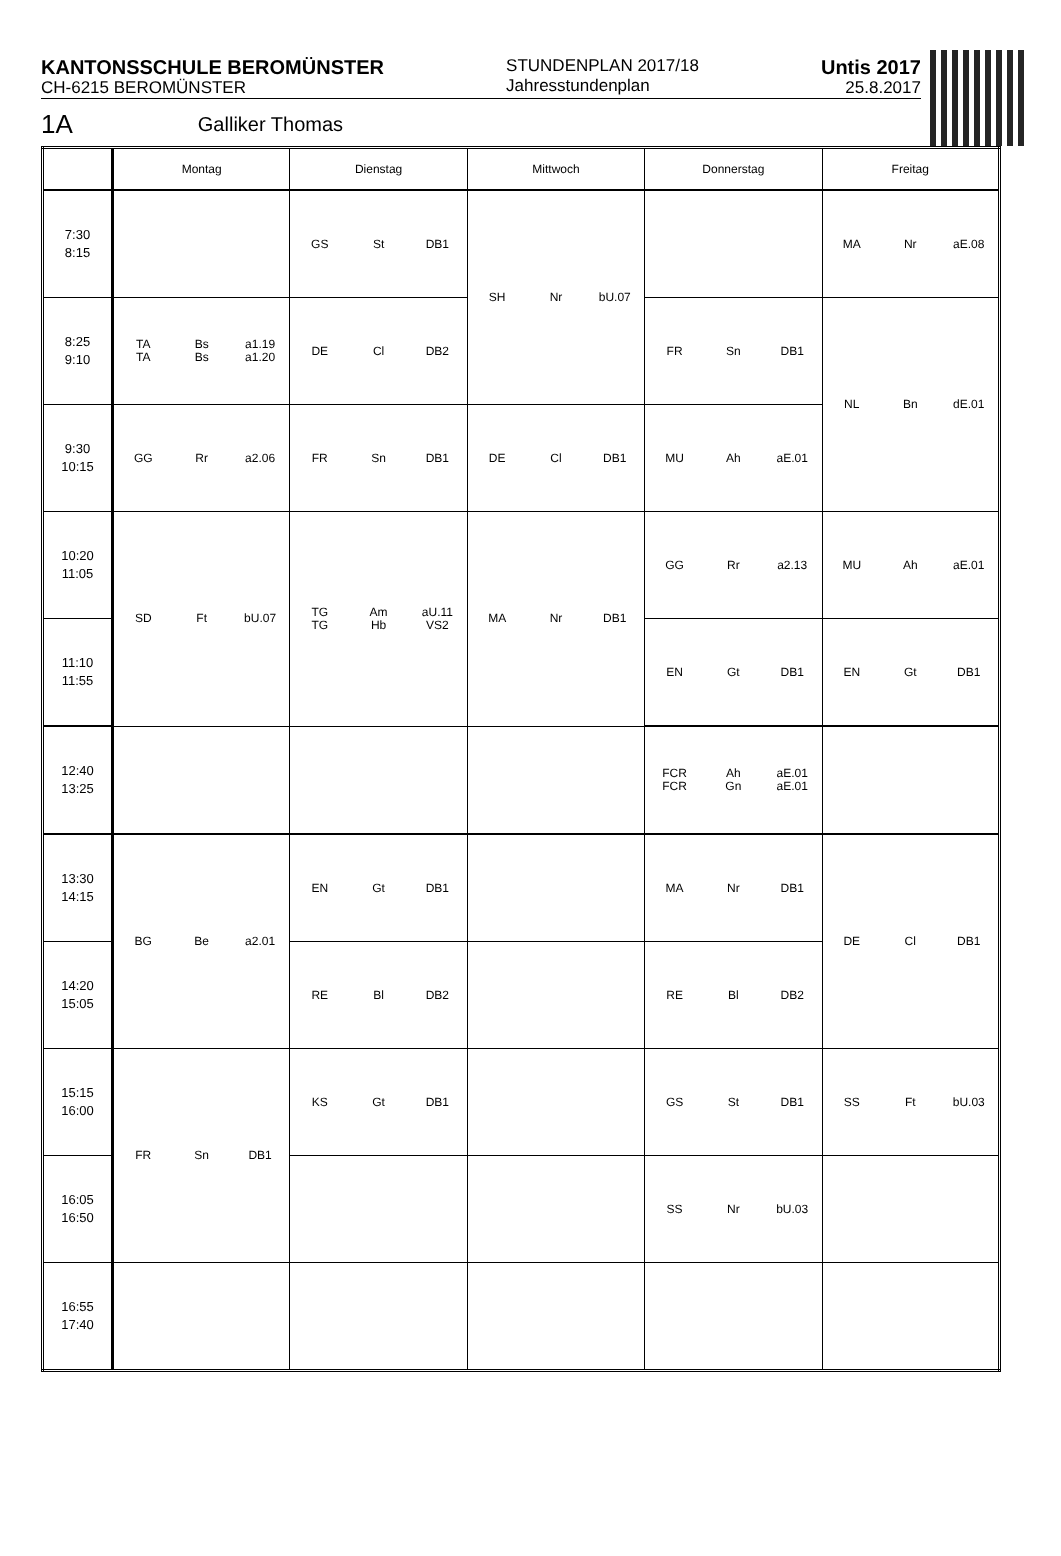KANTONSSCHULE BEROMÜNSTER
CH-6215 BEROMÜNSTER
STUNDENPLAN 2017/18
Jahresstundenplan
Untis 2017
25.8.2017
1A Galliker Thomas
| | Montag | Dienstag | Mittwoch | Donnerstag | Freitag |
| --- | --- | --- | --- | --- | --- |
| 7:30 8:15 | | GS St DB1 | SH Nr bU.07 | | MA Nr aE.08 |
| 8:25 9:10 | TA TA Bs Bs a1.19 a1.20 | DE Cl DB2 | | FR Sn DB1 | NL Bn dE.01 |
| 9:30 10:15 | GG Rr a2.06 | FR Sn DB1 | DE Cl DB1 | MU Ah aE.01 | |
| 10:20 11:05 | SD Ft bU.07 | TG TG Am Hb aU.11 VS2 | MA Nr DB1 | GG Rr a2.13 | MU Ah aE.01 |
| 11:10 11:55 | | | | EN Gt DB1 | EN Gt DB1 |
| 12:40 13:25 | | | | FCR FCR Ah Gn aE.01 aE.01 | |
| 13:30 14:15 | BG Be a2.01 | EN Gt DB1 | | MA Nr DB1 | DE Cl DB1 |
| 14:20 15:05 | | RE Bl DB2 | | RE Bl DB2 | |
| 15:15 16:00 | FR Sn DB1 | KS Gt DB1 | | GS St DB1 | SS Ft bU.03 |
| 16:05 16:50 | | | | SS Nr bU.03 | |
| 16:55 17:40 | | | | | |